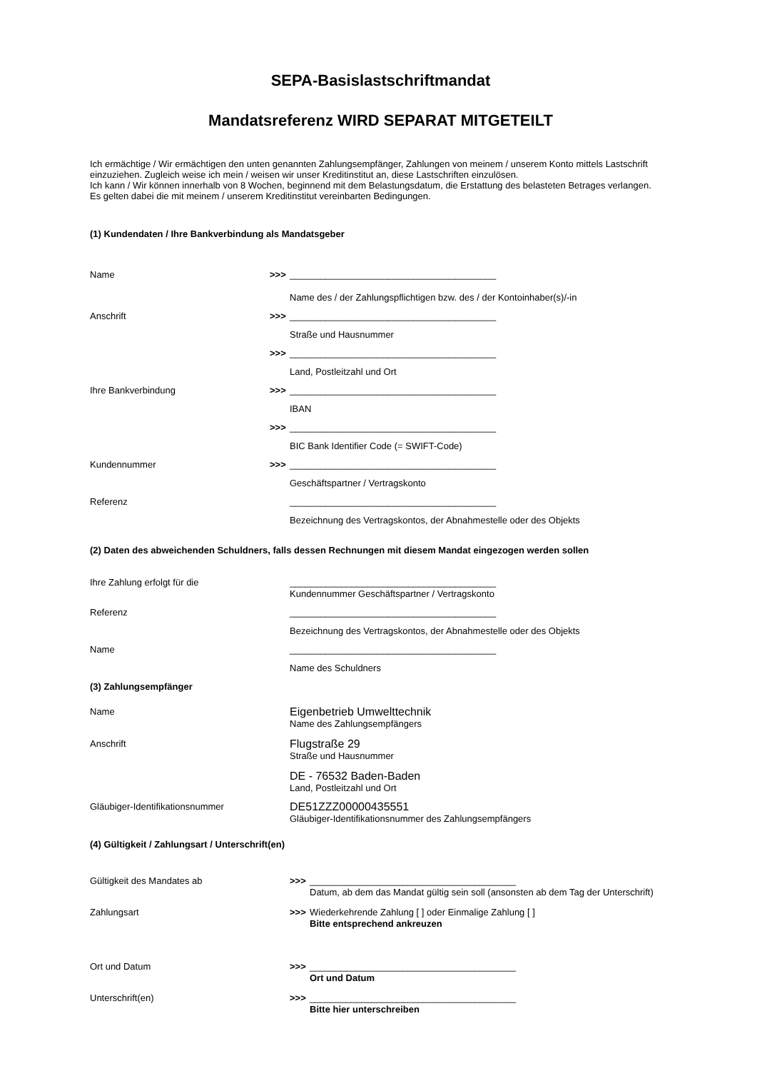SEPA-Basislastschriftmandat
Mandatsreferenz WIRD SEPARAT MITGETEILT
Ich ermächtige / Wir ermächtigen den unten genannten Zahlungsempfänger, Zahlungen von meinem / unserem Konto mittels Lastschrift einzuziehen. Zugleich weise ich mein / weisen wir unser Kreditinstitut an, diese Lastschriften einzulösen.
Ich kann / Wir können innerhalb von 8 Wochen, beginnend mit dem Belastungsdatum, die Erstattung des belasteten Betrages verlangen.
Es gelten dabei die mit meinem / unserem Kreditinstitut vereinbarten Bedingungen.
(1) Kundendaten / Ihre Bankverbindung als Mandatsgeber
Name >>> ________________________________________
Name des / der Zahlungspflichtigen bzw. des / der Kontoinhaber(s)/-in
Anschrift >>> ________________________________________
Straße und Hausnummer
>>> ________________________________________
Land, Postleitzahl und Ort
Ihre Bankverbindung >>> ________________________________________
IBAN
>>> ________________________________________
BIC Bank Identifier Code (= SWIFT-Code)
Kundennummer >>> ________________________________________
Geschäftspartner / Vertragskonto
Referenz ________________________________________
Bezeichnung des Vertragskontos, der Abnahmestelle oder des Objekts
(2) Daten des abweichenden Schuldners, falls dessen Rechnungen mit diesem Mandat eingezogen werden sollen
Ihre Zahlung erfolgt für die ________________________________________
Kundennummer Geschäftspartner / Vertragskonto
Referenz ________________________________________
Bezeichnung des Vertragskontos, der Abnahmestelle oder des Objekts
Name ________________________________________
Name des Schuldners
(3) Zahlungsempfänger
Name Eigenbetrieb Umwelttechnik
Name des Zahlungsempfängers
Anschrift Flugstraße 29
Straße und Hausnummer
DE - 76532 Baden-Baden
Land, Postleitzahl und Ort
Gläubiger-Identifikationsnummer DE51ZZZ00000435551
Gläubiger-Identifikationsnummer des Zahlungsempfängers
(4) Gültigkeit / Zahlungsart / Unterschrift(en)
Gültigkeit des Mandates ab >>> ________________________________________
Datum, ab dem das Mandat gültig sein soll (ansonsten ab dem Tag der Unterschrift)
Zahlungsart >>> Wiederkehrende Zahlung [ ] oder Einmalige Zahlung [ ]
Bitte entsprechend ankreuzen
Ort und Datum >>> ________________________________________
Ort und Datum
Unterschrift(en) >>> ________________________________________
Bitte hier unterschreiben